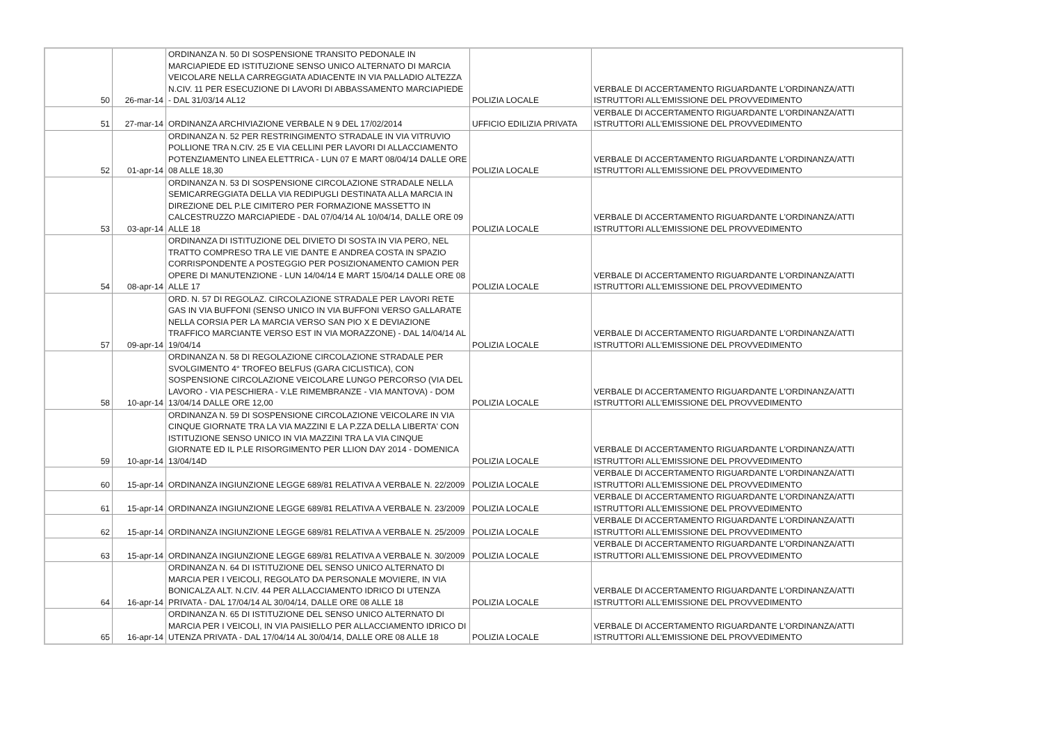| 50 | 26-mar-14 | ORDINANZA N. 50 DI SOSPENSIONE TRANSITO PEDONALE IN MARCIAPIEDE ED ISTITUZIONE SENSO UNICO ALTERNATO DI MARCIA VEICOLARE NELLA CARREGGIATA ADIACENTE IN VIA PALLADIO ALTEZZA N.CIV. 11 PER ESECUZIONE DI LAVORI DI ABBASSAMENTO MARCIAPIEDE - DAL 31/03/14 AL12 | POLIZIA LOCALE | VERBALE DI ACCERTAMENTO RIGUARDANTE L'ORDINANZA/ATTI ISTRUTTORI ALL'EMISSIONE DEL PROVVEDIMENTO |
| 51 | 27-mar-14 | ORDINANZA ARCHIVIAZIONE VERBALE N 9 DEL 17/02/2014 | UFFICIO EDILIZIA PRIVATA | VERBALE DI ACCERTAMENTO RIGUARDANTE L'ORDINANZA/ATTI ISTRUTTORI ALL'EMISSIONE DEL PROVVEDIMENTO |
| 52 | 01-apr-14 | ORDINANZA N. 52 PER RESTRINGIMENTO STRADALE IN VIA VITRUVIO POLLIONE TRA N.CIV. 25 E VIA CELLINI PER LAVORI DI ALLACCIAMENTO POTENZIAMENTO LINEA ELETTRICA - LUN 07 E MART 08/04/14 DALLE ORE 08 ALLE 18,30 | POLIZIA LOCALE | VERBALE DI ACCERTAMENTO RIGUARDANTE L'ORDINANZA/ATTI ISTRUTTORI ALL'EMISSIONE DEL PROVVEDIMENTO |
| 53 | 03-apr-14 | ORDINANZA N. 53 DI SOSPENSIONE CIRCOLAZIONE STRADALE NELLA SEMICARREGGIATA DELLA VIA REDIPUGLI DESTINATA ALLA MARCIA IN DIREZIONE DEL P.LE CIMITERO PER FORMAZIONE MASSETTO IN CALCESTRUZZO MARCIAPIEDE - DAL 07/04/14 AL 10/04/14, DALLE ORE 09 ALLE 18 | POLIZIA LOCALE | VERBALE DI ACCERTAMENTO RIGUARDANTE L'ORDINANZA/ATTI ISTRUTTORI ALL'EMISSIONE DEL PROVVEDIMENTO |
| 54 | 08-apr-14 | ORDINANZA DI ISTITUZIONE DEL DIVIETO DI SOSTA IN VIA PERO, NEL TRATTO COMPRESO TRA LE VIE DANTE E ANDREA COSTA IN SPAZIO CORRISPONDENTE A POSTEGGIO PER POSIZIONAMENTO CAMION PER OPERE DI MANUTENZIONE - LUN 14/04/14 E MART 15/04/14 DALLE ORE 08 ALLE 17 | POLIZIA LOCALE | VERBALE DI ACCERTAMENTO RIGUARDANTE L'ORDINANZA/ATTI ISTRUTTORI ALL'EMISSIONE DEL PROVVEDIMENTO |
| 57 | 09-apr-14 | ORD. N. 57 DI REGOLAZ. CIRCOLAZIONE STRADALE PER LAVORI RETE GAS IN VIA BUFFONI (SENSO UNICO IN VIA BUFFONI VERSO GALLARATE NELLA CORSIA PER LA MARCIA VERSO SAN PIO X E DEVIAZIONE TRAFFICO MARCIANTE VERSO EST IN VIA MORAZZONE) - DAL 14/04/14 AL 19/04/14 | POLIZIA LOCALE | VERBALE DI ACCERTAMENTO RIGUARDANTE L'ORDINANZA/ATTI ISTRUTTORI ALL'EMISSIONE DEL PROVVEDIMENTO |
| 58 | 10-apr-14 | ORDINANZA N. 58 DI REGOLAZIONE CIRCOLAZIONE STRADALE PER SVOLGIMENTO 4° TROFEO BELFUS (GARA CICLISTICA), CON SOSPENSIONE CIRCOLAZIONE VEICOLARE LUNGO PERCORSO (VIA DEL LAVORO - VIA PESCHIERA - V.LE RIMEMBRANZE - VIA MANTOVA) - DOM 13/04/14 DALLE ORE 12,00 | POLIZIA LOCALE | VERBALE DI ACCERTAMENTO RIGUARDANTE L'ORDINANZA/ATTI ISTRUTTORI ALL'EMISSIONE DEL PROVVEDIMENTO |
| 59 | 10-apr-14 | ORDINANZA N. 59 DI SOSPENSIONE CIRCOLAZIONE VEICOLARE IN VIA CINQUE GIORNATE TRA LA VIA MAZZINI E LA P.ZZA DELLA LIBERTA' CON ISTITUZIONE SENSO UNICO IN VIA MAZZINI TRA LA VIA CINQUE GIORNATE ED IL P.LE RISORGIMENTO PER LLION DAY 2014 - DOMENICA 13/04/14D | POLIZIA LOCALE | VERBALE DI ACCERTAMENTO RIGUARDANTE L'ORDINANZA/ATTI ISTRUTTORI ALL'EMISSIONE DEL PROVVEDIMENTO |
| 60 | 15-apr-14 | ORDINANZA INGIUNZIONE LEGGE 689/81 RELATIVA A VERBALE N. 22/2009 | POLIZIA LOCALE | VERBALE DI ACCERTAMENTO RIGUARDANTE L'ORDINANZA/ATTI ISTRUTTORI ALL'EMISSIONE DEL PROVVEDIMENTO |
| 61 | 15-apr-14 | ORDINANZA INGIUNZIONE LEGGE 689/81 RELATIVA A VERBALE N. 23/2009 | POLIZIA LOCALE | VERBALE DI ACCERTAMENTO RIGUARDANTE L'ORDINANZA/ATTI ISTRUTTORI ALL'EMISSIONE DEL PROVVEDIMENTO |
| 62 | 15-apr-14 | ORDINANZA INGIUNZIONE LEGGE 689/81 RELATIVA A VERBALE N. 25/2009 | POLIZIA LOCALE | VERBALE DI ACCERTAMENTO RIGUARDANTE L'ORDINANZA/ATTI ISTRUTTORI ALL'EMISSIONE DEL PROVVEDIMENTO |
| 63 | 15-apr-14 | ORDINANZA INGIUNZIONE LEGGE 689/81 RELATIVA A VERBALE N. 30/2009 | POLIZIA LOCALE | VERBALE DI ACCERTAMENTO RIGUARDANTE L'ORDINANZA/ATTI ISTRUTTORI ALL'EMISSIONE DEL PROVVEDIMENTO |
| 64 | 16-apr-14 | ORDINANZA N. 64 DI ISTITUZIONE DEL SENSO UNICO ALTERNATO DI MARCIA PER I VEICOLI, REGOLATO DA PERSONALE MOVIERE, IN VIA BONICALZA ALT. N.CIV. 44 PER ALLACCIAMENTO IDRICO DI UTENZA PRIVATA - DAL 17/04/14 AL 30/04/14, DALLE ORE 08 ALLE 18 | POLIZIA LOCALE | VERBALE DI ACCERTAMENTO RIGUARDANTE L'ORDINANZA/ATTI ISTRUTTORI ALL'EMISSIONE DEL PROVVEDIMENTO |
| 65 | 16-apr-14 | ORDINANZA N. 65 DI ISTITUZIONE DEL SENSO UNICO ALTERNATO DI MARCIA PER I VEICOLI, IN VIA PAISIELLO PER ALLACCIAMENTO IDRICO DI UTENZA PRIVATA - DAL 17/04/14 AL 30/04/14, DALLE ORE 08 ALLE 18 | POLIZIA LOCALE | VERBALE DI ACCERTAMENTO RIGUARDANTE L'ORDINANZA/ATTI ISTRUTTORI ALL'EMISSIONE DEL PROVVEDIMENTO |